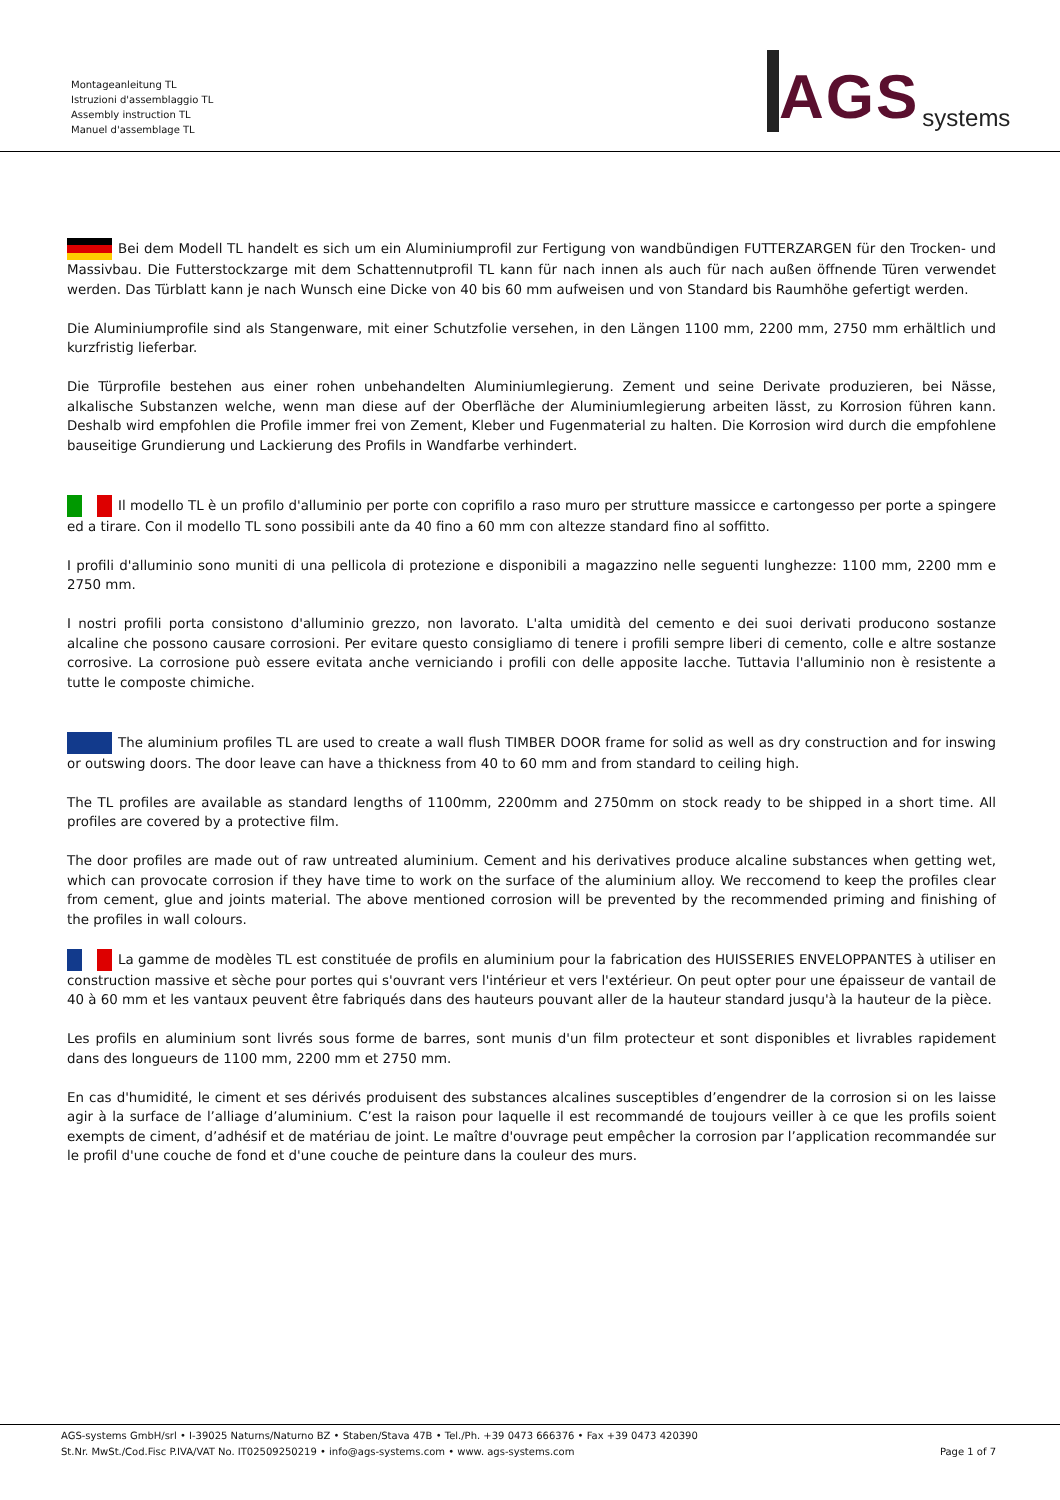Montageanleitung TL
Istruzioni d'assemblaggio TL
Assembly instruction TL
Manuel d'assemblage TL
AGS systems
Bei dem Modell TL handelt es sich um ein Aluminiumprofil zur Fertigung von wandbündigen FUTTERZARGEN für den Trocken- und Massivbau. Die Futterstockzarge mit dem Schattennutprofil TL kann für nach innen als auch für nach außen öffnende Türen verwendet werden. Das Türblatt kann je nach Wunsch eine Dicke von 40 bis 60 mm aufweisen und von Standard bis Raumhöhe gefertigt werden.
Die Aluminiumprofile sind als Stangenware, mit einer Schutzfolie versehen, in den Längen 1100 mm, 2200 mm, 2750 mm erhältlich und kurzfristig lieferbar.
Die Türprofile bestehen aus einer rohen unbehandelten Aluminiumlegierung. Zement und seine Derivate produzieren, bei Nässe, alkalische Substanzen welche, wenn man diese auf der Oberfläche der Aluminiumlegierung arbeiten lässt, zu Korrosion führen kann. Deshalb wird empfohlen die Profile immer frei von Zement, Kleber und Fugenmaterial zu halten. Die Korrosion wird durch die empfohlene bauseitige Grundierung und Lackierung des Profils in Wandfarbe verhindert.
Il modello TL è un profilo d'alluminio per porte con coprifilo a raso muro per strutture massicce e cartongesso per porte a spingere ed a tirare. Con il modello TL sono possibili ante da 40 fino a 60 mm con altezze standard fino al soffitto.
I profili d'alluminio sono muniti di una pellicola di protezione e disponibili a magazzino nelle seguenti lunghezze: 1100 mm, 2200 mm e 2750 mm.
I nostri profili porta consistono d'alluminio grezzo, non lavorato. L'alta umidità del cemento e dei suoi derivati producono sostanze alcaline che possono causare corrosioni. Per evitare questo consigliamo di tenere i profili sempre liberi di cemento, colle e altre sostanze corrosive. La corrosione può essere evitata anche verniciando i profili con delle apposite lacche. Tuttavia l'alluminio non è resistente a tutte le composte chimiche.
The aluminium profiles TL are used to create a wall flush TIMBER DOOR frame for solid as well as dry construction and for inswing or outswing doors. The door leave can have a thickness from 40 to 60 mm and from standard to ceiling high.
The TL profiles are available as standard lengths of 1100mm, 2200mm and 2750mm on stock ready to be shipped in a short time. All profiles are covered by a protective film.
The door profiles are made out of raw untreated aluminium. Cement and his derivatives produce alcaline substances when getting wet, which can provocate corrosion if they have time to work on the surface of the aluminium alloy. We reccomend to keep the profiles clear from cement, glue and joints material. The above mentioned corrosion will be prevented by the recommended priming and finishing of the profiles in wall colours.
La gamme de modèles TL est constituée de profils en aluminium pour la fabrication des HUISSERIES ENVELOPPANTES à utiliser en construction massive et sèche pour portes qui s'ouvrant vers l'intérieur et vers l'extérieur. On peut opter pour une épaisseur de vantail de 40 à 60 mm et les vantaux peuvent être fabriqués dans des hauteurs pouvant aller de la hauteur standard jusqu'à la hauteur de la pièce.
Les profils en aluminium sont livrés sous forme de barres, sont munis d'un film protecteur et sont disponibles et livrables rapidement dans des longueurs de 1100 mm, 2200 mm et 2750 mm.
En cas d'humidité, le ciment et ses dérivés produisent des substances alcalines susceptibles d’engendrer de la corrosion si on les laisse agir à la surface de l’alliage d’aluminium. C’est la raison pour laquelle il est recommandé de toujours veiller à ce que les profils soient exempts de ciment, d’adhésif et de matériau de joint. Le maître d'ouvrage peut empêcher la corrosion par l’application recommandée sur le profil d'une couche de fond et d'une couche de peinture dans la couleur des murs.
AGS-systems GmbH/srl • I-39025 Naturns/Naturno BZ • Staben/Stava 47B • Tel./Ph. +39 0473 666376 • Fax +39 0473 420390
St.Nr. MwSt./Cod.Fisc P.IVA/VAT No. IT02509250219 • info@ags-systems.com • www. ags-systems.com
Page 1 of 7